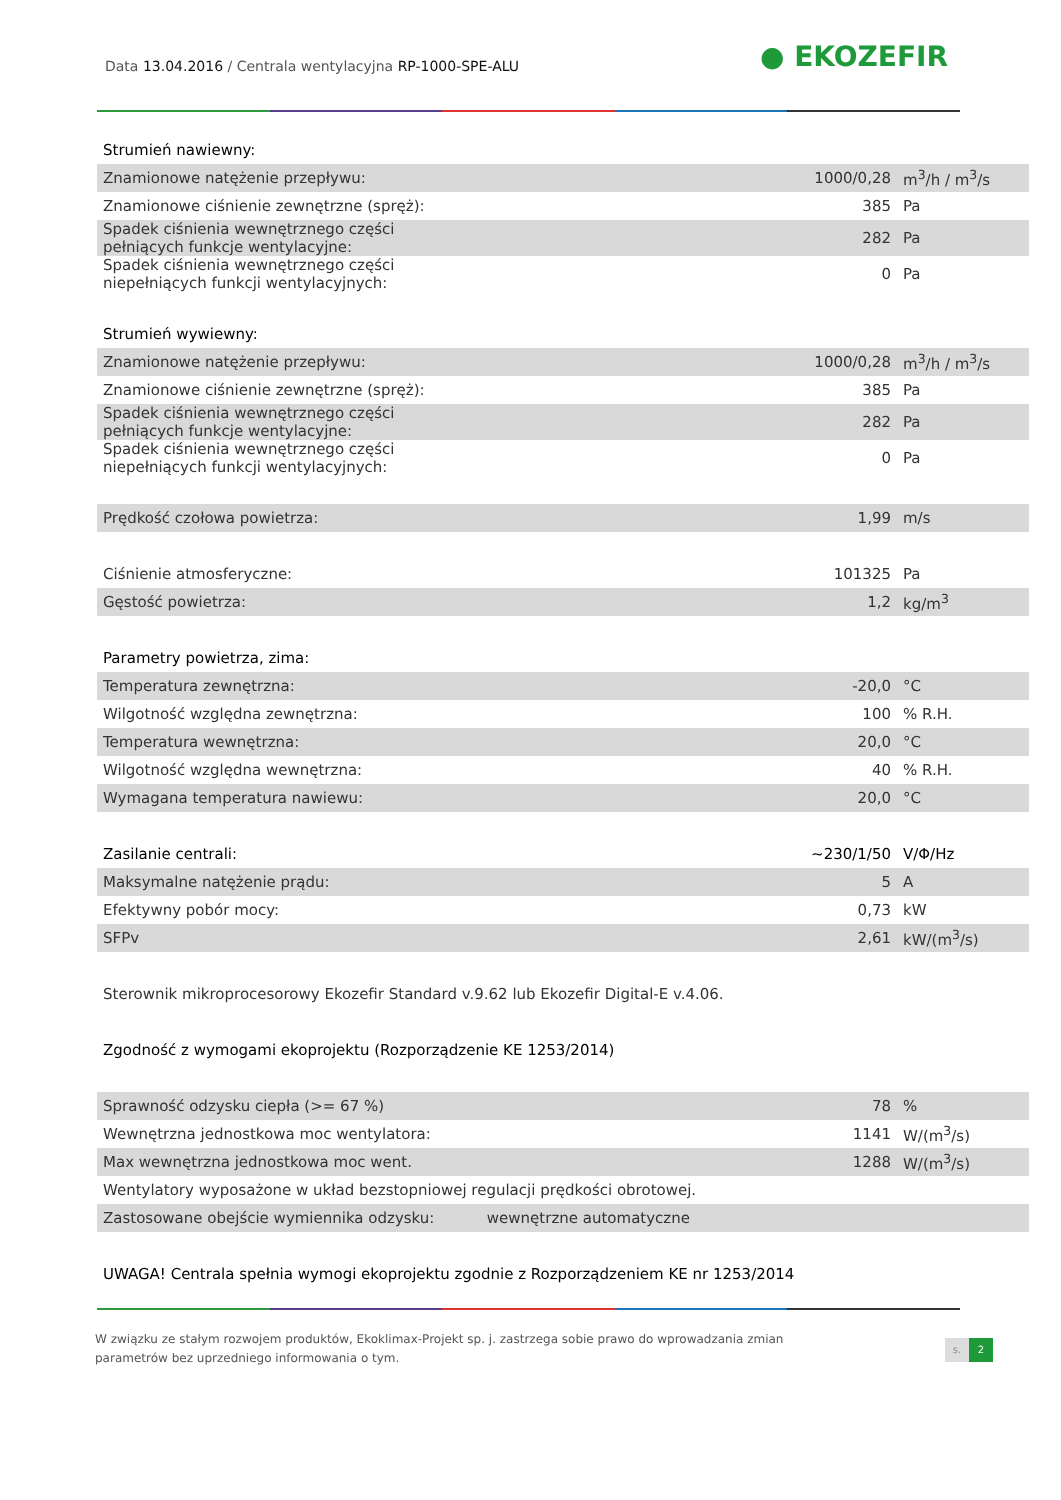Data 13.04.2016 / Centrala wentylacyjna RP-1000-SPE-ALU
● EKOZEFIR
| Strumień nawiewny: | | |
| Znamionowe natężenie przepływu: | 1000/0,28 | m<sup>3</sup>/h / m<sup>3</sup>/s |
| Znamionowe ciśnienie zewnętrzne (spręż): | 385 | Pa |
| Spadek ciśnienia wewnętrznego części pełniących funkcje wentylacyjne: | 282 | Pa |
| Spadek ciśnienia wewnętrznego części niepełniących funkcji wentylacyjnych: | 0 | Pa |
| Strumień wywiewny: | | |
| Znamionowe natężenie przepływu: | 1000/0,28 | m<sup>3</sup>/h / m<sup>3</sup>/s |
| Znamionowe ciśnienie zewnętrzne (spręż): | 385 | Pa |
| Spadek ciśnienia wewnętrznego części pełniących funkcje wentylacyjne: | 282 | Pa |
| Spadek ciśnienia wewnętrznego części niepełniących funkcji wentylacyjnych: | 0 | Pa |
| Prędkość czołowa powietrza: | 1,99 | m/s |
| Ciśnienie atmosferyczne: | 101325 | Pa |
| Gęstość powietrza: | 1,2 | kg/m<sup>3</sup> |
| Parametry powietrza, zima: | | |
| Temperatura zewnętrzna: | -20,0 | °C |
| Wilgotność względna zewnętrzna: | 100 | % R.H. |
| Temperatura wewnętrzna: | 20,0 | °C |
| Wilgotność względna wewnętrzna: | 40 | % R.H. |
| Wymagana temperatura nawiewu: | 20,0 | °C |
| Zasilanie centrali: | ~230/1/50 | V/Φ/Hz |
| Maksymalne natężenie prądu: | 5 | A |
| Efektywny pobór mocy: | 0,73 | kW |
| SFPv | 2,61 | kW/(m<sup>3</sup>/s) |
| Sterownik mikroprocesorowy Ekozefir Standard v.9.62 lub Ekozefir Digital-E v.4.06. | | |
| Zgodność z wymogami ekoprojektu (Rozporządzenie KE 1253/2014) | | |
| Sprawność odzysku ciepła (>= 67 %) | 78 | % |
| Wewnętrzna jednostkowa moc wentylatora: | 1141 | W/(m<sup>3</sup>/s) |
| Max wewnętrzna jednostkowa moc went. | 1288 | W/(m<sup>3</sup>/s) |
| Wentylatory wyposażone w układ bezstopniowej regulacji prędkości obrotowej. | | |
| Zastosowane obejście wymiennika odzysku: wewnętrzne automatyczne | | |
| UWAGA! Centrala spełnia wymogi ekoprojektu zgodnie z Rozporządzeniem KE nr 1253/2014 | | |
W związku ze stałym rozwojem produktów, Ekoklimax-Projekt sp. j. zastrzega sobie prawo do wprowadzania zmian parametrów bez uprzedniego informowania o tym.
s. 2